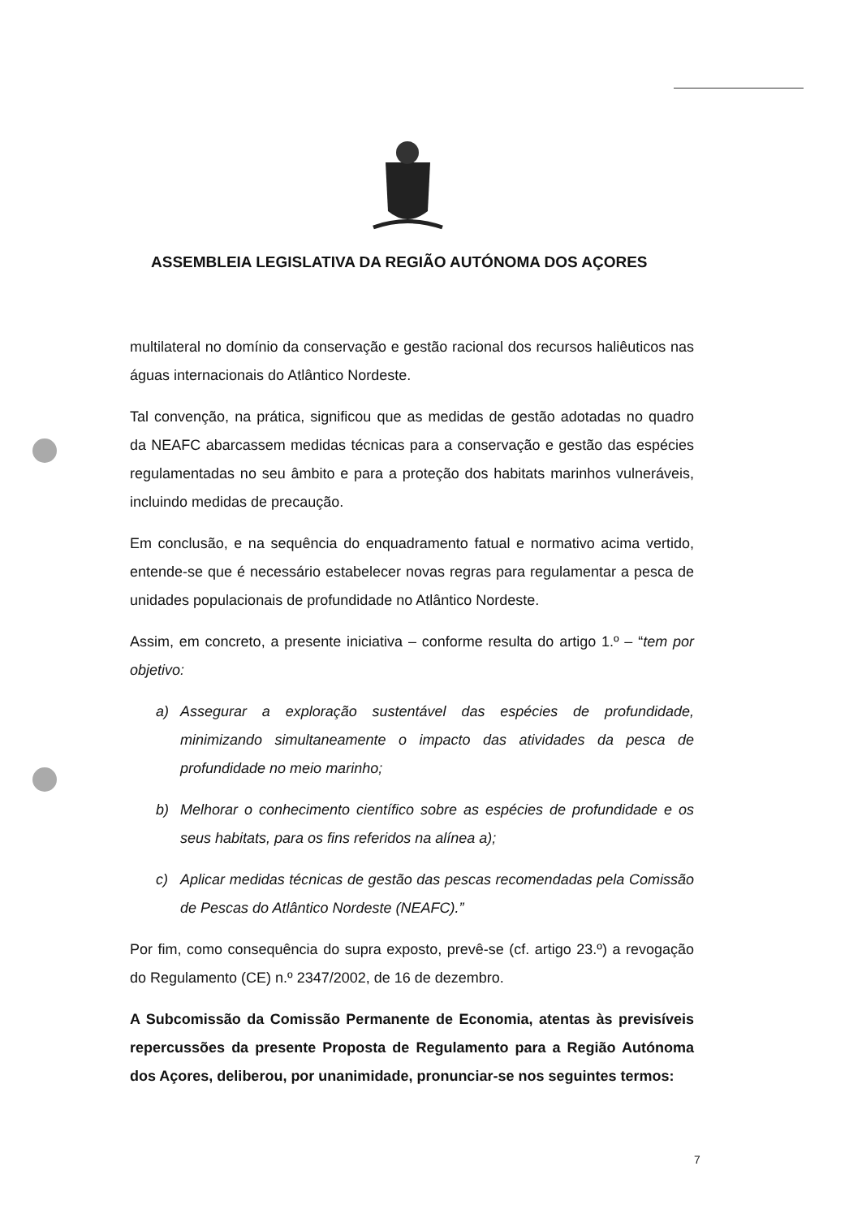ASSEMBLEIA LEGISLATIVA DA REGIÃO AUTÓNOMA DOS AÇORES
multilateral no domínio da conservação e gestão racional dos recursos haliêuticos nas águas internacionais do Atlântico Nordeste.
Tal convenção, na prática, significou que as medidas de gestão adotadas no quadro da NEAFC abarcassem medidas técnicas para a conservação e gestão das espécies regulamentadas no seu âmbito e para a proteção dos habitats marinhos vulneráveis, incluindo medidas de precaução.
Em conclusão, e na sequência do enquadramento fatual e normativo acima vertido, entende-se que é necessário estabelecer novas regras para regulamentar a pesca de unidades populacionais de profundidade no Atlântico Nordeste.
Assim, em concreto, a presente iniciativa – conforme resulta do artigo 1.º – “tem por objetivo:
a) Assegurar a exploração sustentável das espécies de profundidade, minimizando simultaneamente o impacto das atividades da pesca de profundidade no meio marinho;
b) Melhorar o conhecimento científico sobre as espécies de profundidade e os seus habitats, para os fins referidos na alínea a);
c) Aplicar medidas técnicas de gestão das pescas recomendadas pela Comissão de Pescas do Atlântico Nordeste (NEAFC).”
Por fim, como consequência do supra exposto, prevê-se (cf. artigo 23.º) a revogação do Regulamento (CE) n.º 2347/2002, de 16 de dezembro.
A Subcomissão da Comissão Permanente de Economia, atentas às previsíveis repercussões da presente Proposta de Regulamento para a Região Autónoma dos Açores, deliberou, por unanimidade, pronunciar-se nos seguintes termos:
7